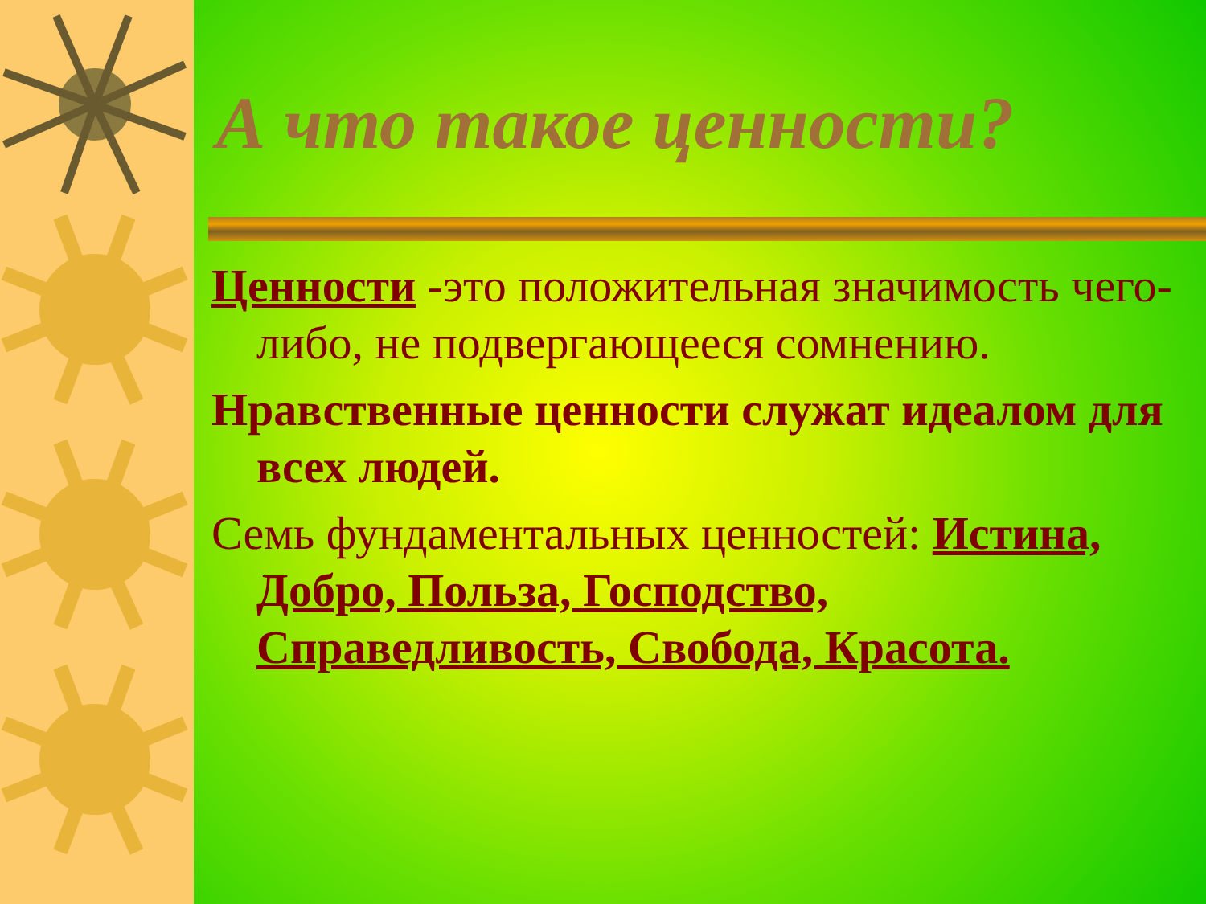А что такое ценности?
Ценности -это положительная значимость чего-либо, не подвергающееся сомнению.
Нравственные ценности служат идеалом для всех людей.
Семь фундаментальных ценностей: Истина, Добро, Польза, Господство, Справедливость, Свобода, Красота.